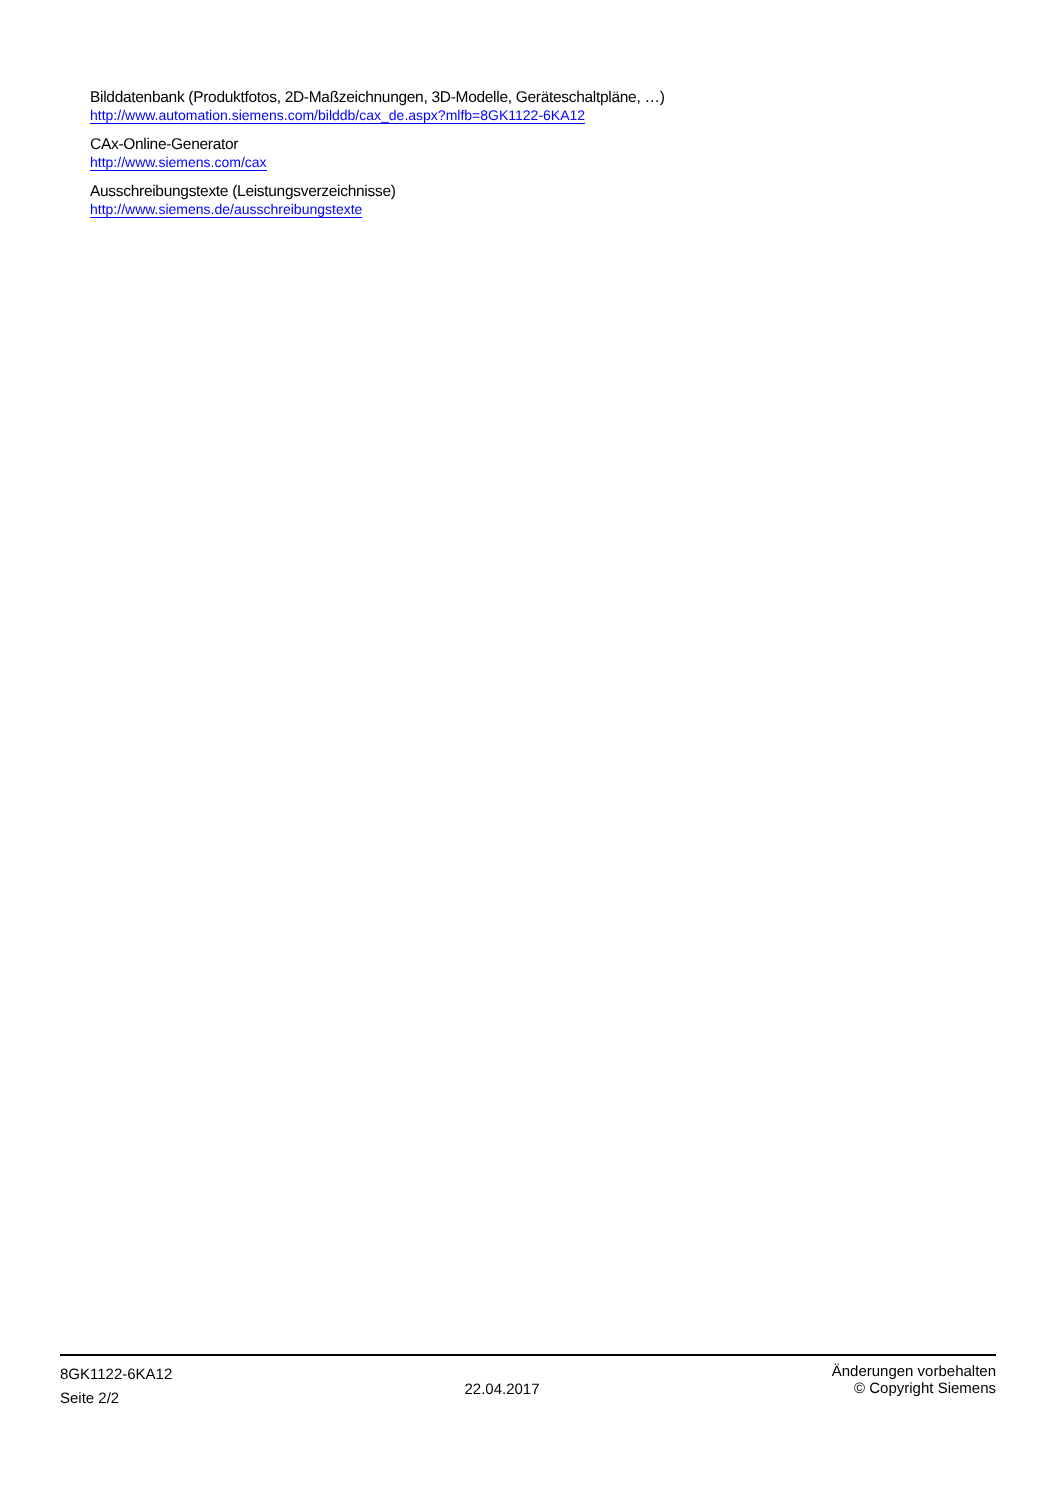Bilddatenbank (Produktfotos, 2D-Maßzeichnungen, 3D-Modelle, Geräteschaltpläne, …)
http://www.automation.siemens.com/bilddb/cax_de.aspx?mlfb=8GK1122-6KA12
CAx-Online-Generator
http://www.siemens.com/cax
Ausschreibungstexte (Leistungsverzeichnisse)
http://www.siemens.de/ausschreibungstexte
8GK1122-6KA12
Seite 2/2
22.04.2017
Änderungen vorbehalten
© Copyright Siemens